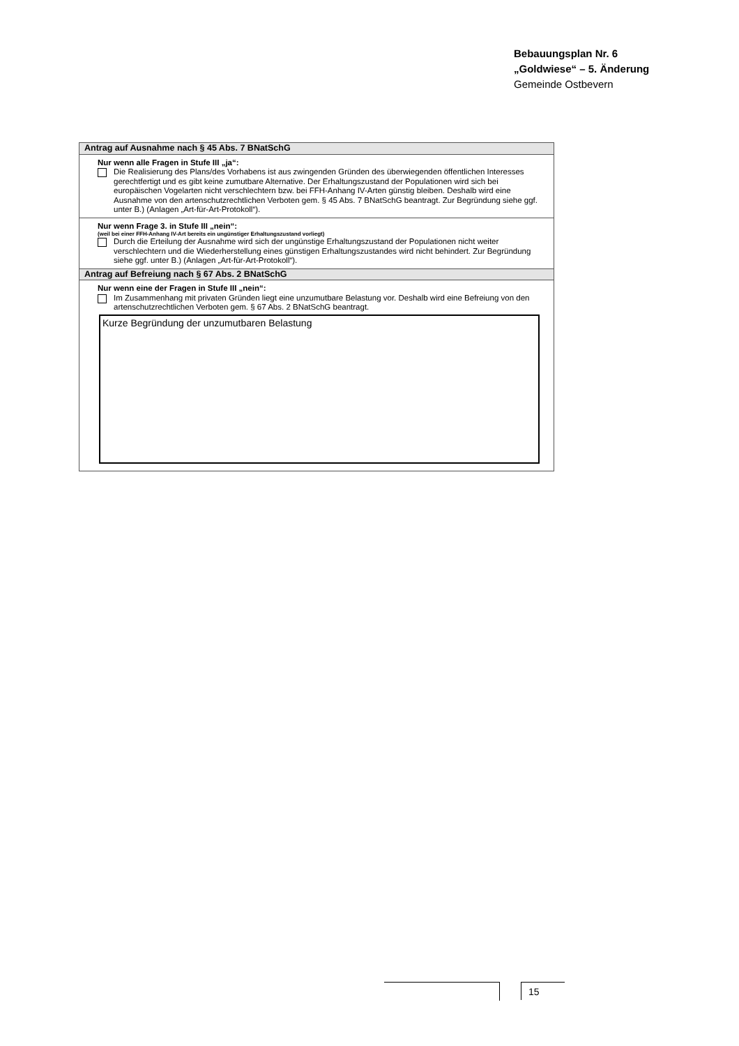Bebauungsplan Nr. 6
„Goldwiese“ – 5. Änderung
Gemeinde Ostbevern
Antrag auf Ausnahme nach § 45 Abs. 7 BNatSchG
Nur wenn alle Fragen in Stufe III „ja“:
Die Realisierung des Plans/des Vorhabens ist aus zwingenden Gründen des überwiegenden öffentlichen Interesses gerechtfertigt und es gibt keine zumutbare Alternative. Der Erhaltungszustand der Populationen wird sich bei europäischen Vogelarten nicht verschlechtern bzw. bei FFH-Anhang IV-Arten günstig bleiben. Deshalb wird eine Ausnahme von den artenschutzrechtlichen Verboten gem. § 45 Abs. 7 BNatSchG beantragt. Zur Begründung siehe ggf. unter B.) (Anlagen „Art-für-Art-Protokoll“).
Nur wenn Frage 3. in Stufe III „nein“:
(weil bei einer FFH-Anhang IV-Art bereits ein ungünstiger Erhaltungszustand vorliegt)
Durch die Erteilung der Ausnahme wird sich der ungünstige Erhaltungszustand der Populationen nicht weiter verschlechtern und die Wiederherstellung eines günstigen Erhaltungszustandes wird nicht behindert. Zur Begründung siehe ggf. unter B.) (Anlagen „Art-für-Art-Protokoll“).
Antrag auf Befreiung nach § 67 Abs. 2 BNatSchG
Nur wenn eine der Fragen in Stufe III „nein“:
Im Zusammenhang mit privaten Gründen liegt eine unzumutbare Belastung vor. Deshalb wird eine Befreiung von den artenschutzrechtlichen Verboten gem. § 67 Abs. 2 BNatSchG beantragt.
Kurze Begründung der unzumutbaren Belastung
15